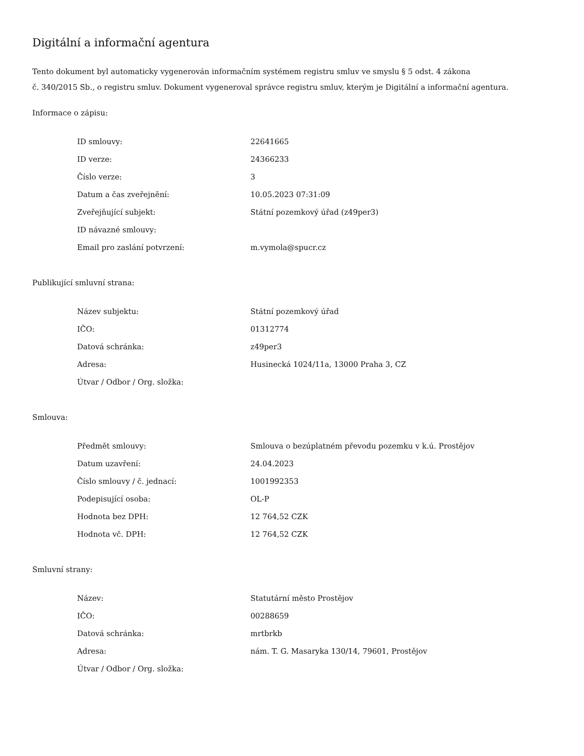Digitální a informační agentura
Tento dokument byl automaticky vygenerován informačním systémem registru smluv ve smyslu § 5 odst. 4 zákona
č. 340/2015 Sb., o registru smluv. Dokument vygeneroval správce registru smluv, kterým je Digitální a informační agentura.
Informace o zápisu:
| ID smlouvy: | 22641665 |
| ID verze: | 24366233 |
| Číslo verze: | 3 |
| Datum a čas zveřejnění: | 10.05.2023 07:31:09 |
| Zveřejňující subjekt: | Státní pozemkový úřad (z49per3) |
| ID návazné smlouvy: | |
| Email pro zaslání potvrzení: | m.vymola@spucr.cz |
Publikující smluvní strana:
| Název subjektu: | Státní pozemkový úřad |
| IČO: | 01312774 |
| Datová schránka: | z49per3 |
| Adresa: | Husinecká 1024/11a, 13000 Praha 3, CZ |
| Útvar / Odbor / Org. složka: | |
Smlouva:
| Předmět smlouvy: | Smlouva o bezúplatném převodu pozemku v k.ú. Prostějov |
| Datum uzavření: | 24.04.2023 |
| Číslo smlouvy / č. jednací: | 1001992353 |
| Podepisující osoba: | OL-P |
| Hodnota bez DPH: | 12 764,52 CZK |
| Hodnota vč. DPH: | 12 764,52 CZK |
Smluvní strany:
| Název: | Statutární město Prostějov |
| IČO: | 00288659 |
| Datová schránka: | mrtbrkb |
| Adresa: | nám. T. G. Masaryka 130/14, 79601, Prostějov |
| Útvar / Odbor / Org. složka: | |